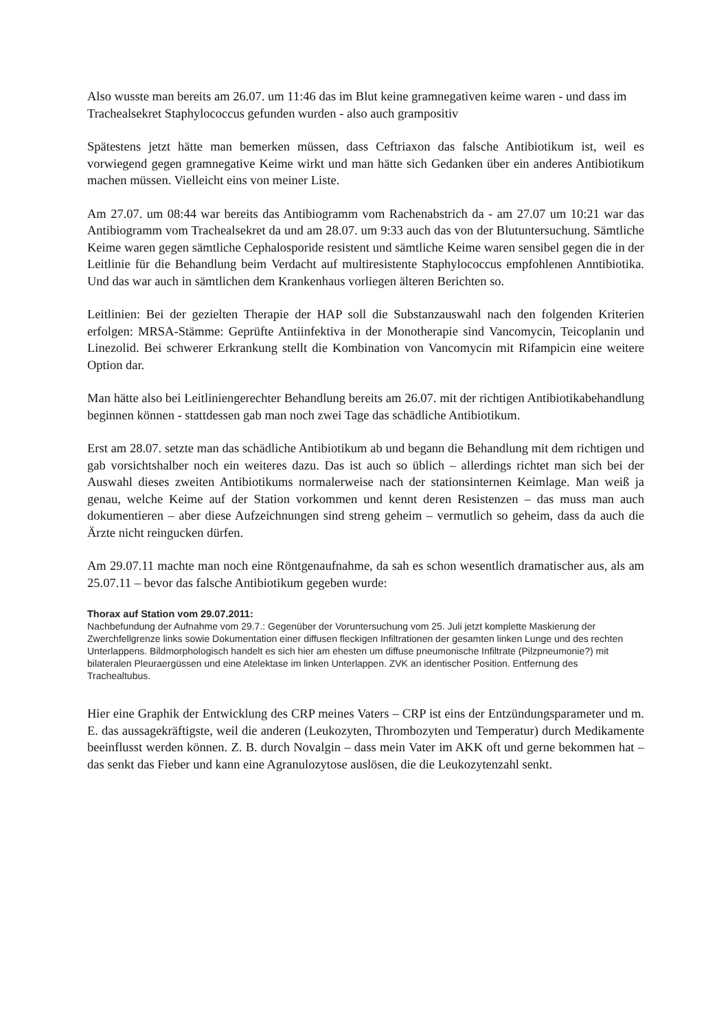Also wusste man bereits am 26.07. um 11:46 das im Blut keine gramnegativen keime waren - und dass im Trachealsekret Staphylococcus gefunden wurden - also auch grampositiv
Spätestens jetzt hätte man bemerken müssen, dass Ceftriaxon das falsche Antibiotikum ist, weil es vorwiegend gegen gramnegative Keime wirkt und man hätte sich Gedanken über ein anderes Antibiotikum machen müssen. Vielleicht eins von meiner Liste.
Am 27.07. um 08:44 war bereits das Antibiogramm vom Rachenabstrich da - am 27.07 um 10:21 war das Antibiogramm vom Trachealsekret da und am 28.07. um 9:33 auch das von der Blutuntersuchung. Sämtliche Keime waren gegen sämtliche Cephalosporide resistent und sämtliche Keime waren sensibel gegen die in der Leitlinie für die Behandlung beim Verdacht auf multiresistente Staphylococcus empfohlenen Anntibiotika. Und das war auch in sämtlichen dem Krankenhaus vorliegen älteren Berichten so.
Leitlinien: Bei der gezielten Therapie der HAP soll die Substanzauswahl nach den folgenden Kriterien erfolgen: MRSA-Stämme: Geprüfte Antiinfektiva in der Monotherapie sind Vancomycin, Teicoplanin und Linezolid. Bei schwerer Erkrankung stellt die Kombination von Vancomycin mit Rifampicin eine weitere Option dar.
Man hätte also bei Leitliniengerechter Behandlung bereits am 26.07. mit der richtigen Antibiotikabehandlung beginnen können - stattdessen gab man noch zwei Tage das schädliche Antibiotikum.
Erst am 28.07. setzte man das schädliche Antibiotikum ab und begann die Behandlung mit dem richtigen und gab vorsichtshalber noch ein weiteres dazu. Das ist auch so üblich – allerdings richtet man sich bei der Auswahl dieses zweiten Antibiotikums normalerweise nach der stationsinternen Keimlage. Man weiß ja genau, welche Keime auf der Station vorkommen und kennt deren Resistenzen – das muss man auch dokumentieren – aber diese Aufzeichnungen sind streng geheim – vermutlich so geheim, dass da auch die Ärzte nicht reingucken dürfen.
Am 29.07.11 machte man noch eine Röntgenaufnahme, da sah es schon wesentlich dramatischer aus, als am 25.07.11 – bevor das falsche Antibiotikum gegeben wurde:
Thorax auf Station vom 29.07.2011:
Nachbefundung der Aufnahme vom 29.7.: Gegenüber der Voruntersuchung vom 25. Juli jetzt komplette Maskierung der Zwerchfellgrenze links sowie Dokumentation einer diffusen fleckigen Infiltrationen der gesamten linken Lunge und des rechten Unterlappens. Bildmorphologisch handelt es sich hier am ehesten um diffuse pneumonische Infiltrate (Pilzpneumonie?) mit bilateralen Pleuraergüssen und eine Atelektase im linken Unterlappen. ZVK an identischer Position. Entfernung des Trachealtubus.
Hier eine Graphik der Entwicklung des CRP meines Vaters – CRP ist eins der Entzündungsparameter und m. E. das aussagekräftigste, weil die anderen (Leukozyten, Thrombozyten und Temperatur) durch Medikamente beeinflusst werden können. Z. B. durch Novalgin – dass mein Vater im AKK oft und gerne bekommen hat – das senkt das Fieber und kann eine Agranulozytose auslösen, die die Leukozytenzahl senkt.